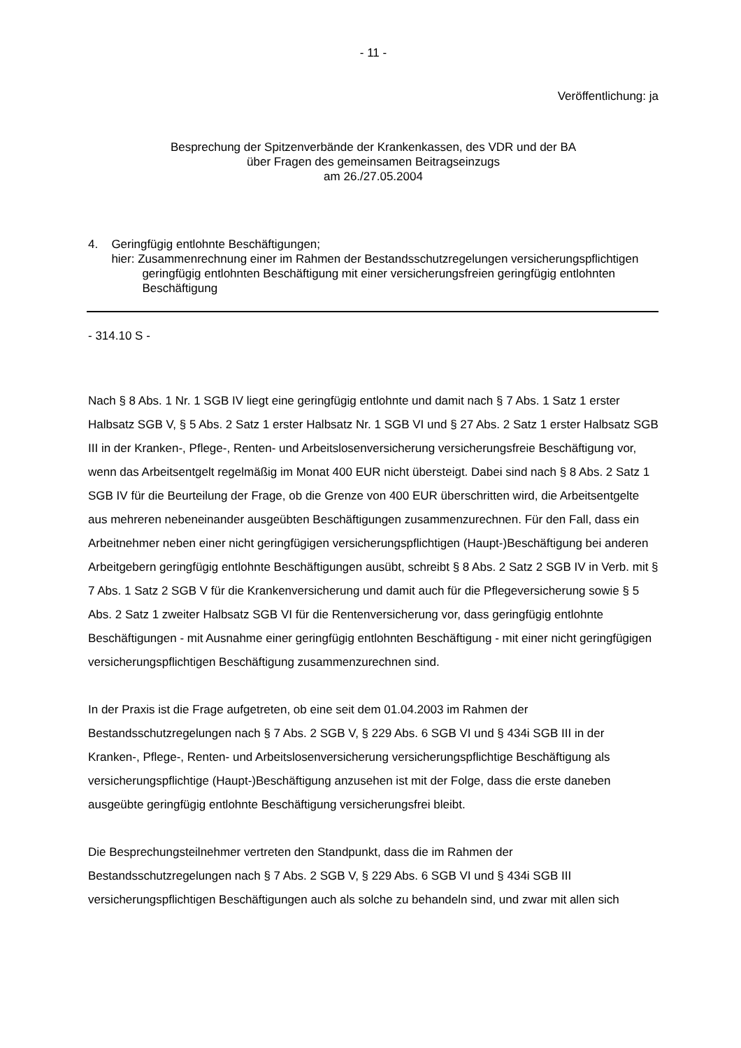- 11 -
Veröffentlichung: ja
Besprechung der Spitzenverbände der Krankenkassen, des VDR und der BA
über Fragen des gemeinsamen Beitragseinzugs
am 26./27.05.2004
4. Geringfügig entlohnte Beschäftigungen;
hier: Zusammenrechnung einer im Rahmen der Bestandsschutzregelungen versicherungspflichtigen geringfügig entlohnten Beschäftigung mit einer versicherungsfreien geringfügig entlohnten Beschäftigung
- 314.10 S -
Nach § 8 Abs. 1 Nr. 1 SGB IV liegt eine geringfügig entlohnte und damit nach § 7 Abs. 1 Satz 1 erster Halbsatz SGB V, § 5 Abs. 2 Satz 1 erster Halbsatz Nr. 1 SGB VI und § 27 Abs. 2 Satz 1 erster Halbsatz SGB III in der Kranken-, Pflege-, Renten- und Arbeitslosenversicherung versicherungsfreie Beschäftigung vor, wenn das Arbeitsentgelt regelmäßig im Monat 400 EUR nicht übersteigt. Dabei sind nach § 8 Abs. 2 Satz 1 SGB IV für die Beurteilung der Frage, ob die Grenze von 400 EUR überschritten wird, die Arbeitsentgelte aus mehreren nebeneinander ausgeübten Beschäftigungen zusammenzurechnen. Für den Fall, dass ein Arbeitnehmer neben einer nicht geringfügigen versicherungspflichtigen (Haupt-)Beschäftigung bei anderen Arbeitgebern geringfügig entlohnte Beschäftigungen ausübt, schreibt § 8 Abs. 2 Satz 2 SGB IV in Verb. mit § 7 Abs. 1 Satz 2 SGB V für die Krankenversicherung und damit auch für die Pflegeversicherung sowie § 5 Abs. 2 Satz 1 zweiter Halbsatz SGB VI für die Rentenversicherung vor, dass geringfügig entlohnte Beschäftigungen - mit Ausnahme einer geringfügig entlohnten Beschäftigung - mit einer nicht geringfügigen versicherungspflichtigen Beschäftigung zusammenzurechnen sind.
In der Praxis ist die Frage aufgetreten, ob eine seit dem 01.04.2003 im Rahmen der Bestandsschutzregelungen nach § 7 Abs. 2 SGB V, § 229 Abs. 6 SGB VI und § 434i SGB III in der Kranken-, Pflege-, Renten- und Arbeitslosenversicherung versicherungspflichtige Beschäftigung als versicherungspflichtige (Haupt-)Beschäftigung anzusehen ist mit der Folge, dass die erste daneben ausgeübte geringfügig entlohnte Beschäftigung versicherungsfrei bleibt.
Die Besprechungsteilnehmer vertreten den Standpunkt, dass die im Rahmen der Bestandsschutzregelungen nach § 7 Abs. 2 SGB V, § 229 Abs. 6 SGB VI und § 434i SGB III versicherungspflichtigen Beschäftigungen auch als solche zu behandeln sind, und zwar mit allen sich